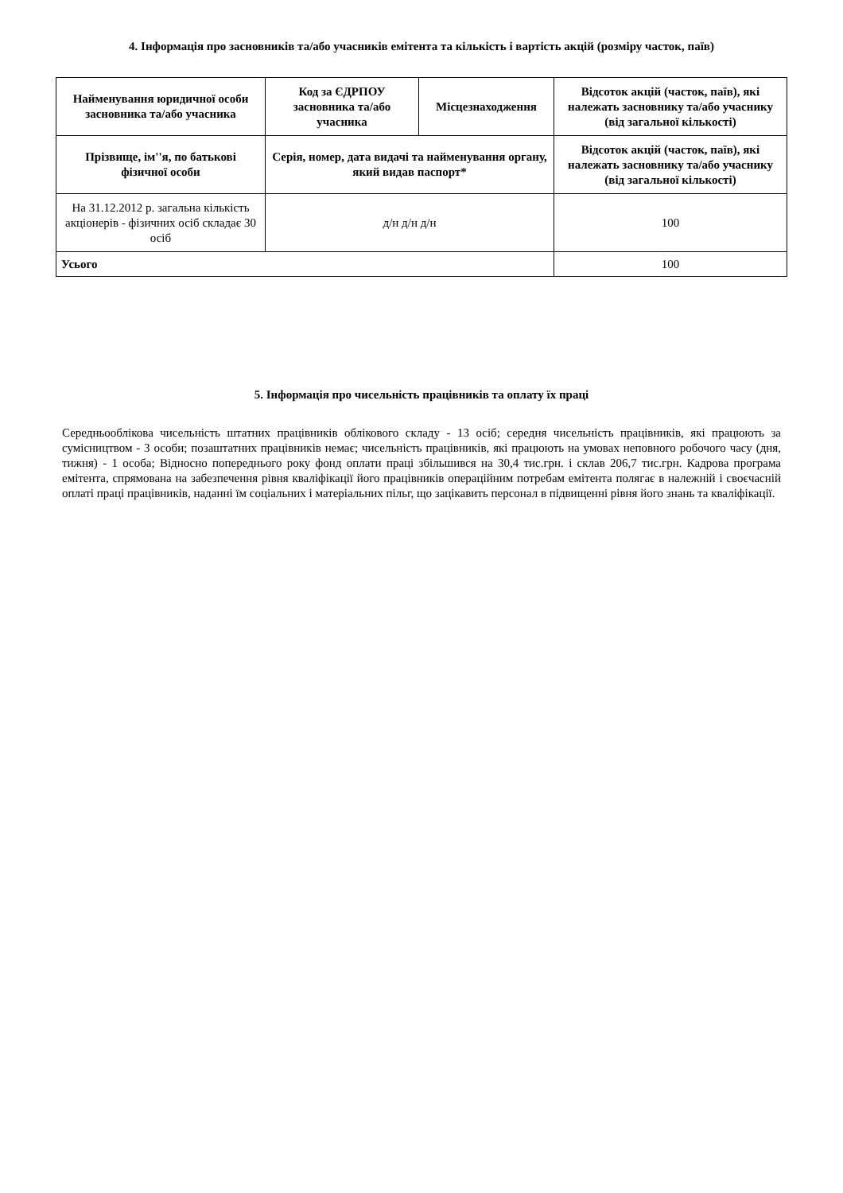4. Інформація про засновників та/або учасників емітента та кількість і вартість акцій (розміру часток, паїв)
| Найменування юридичної особи засновника та/або учасника | Код за ЄДРПОУ засновника та/або учасника | Місцезнаходження | Відсоток акцій (часток, паїв), які належать засновнику та/або учаснику (від загальної кількості) |
| --- | --- | --- | --- |
| Прізвище, ім''я, по батькові фізичної особи | Серія, номер, дата видачі та найменування органу, який видав паспорт* | | Відсоток акцій (часток, паїв), які належать засновнику та/або учаснику (від загальної кількості) |
| На 31.12.2012 р. загальна кількість акціонерів - фізичних осіб складає 30 осіб | д/н д/н д/н | | 100 |
| Усього | | | 100 |
5. Інформація про чисельність працівників та оплату їх праці
Середньооблікова чисельність штатних працівників облікового складу - 13 осіб; середня чисельність працівників, які працюють за сумісництвом - 3 особи; позаштатних працівників немає; чисельність працівників, які працюють на умовах неповного робочого часу (дня, тижня) - 1 особа; Відносно попереднього року фонд оплати праці збільшився на 30,4 тис.грн. і склав 206,7 тис.грн. Кадрова програма емітента, спрямована на забезпечення рівня кваліфікації його працівників операційним потребам емітента полягає в належній і своєчасній оплаті праці працівників, наданні їм соціальних і матеріальних пільг, що зацікавить персонал в підвищенні рівня його знань та кваліфікації.